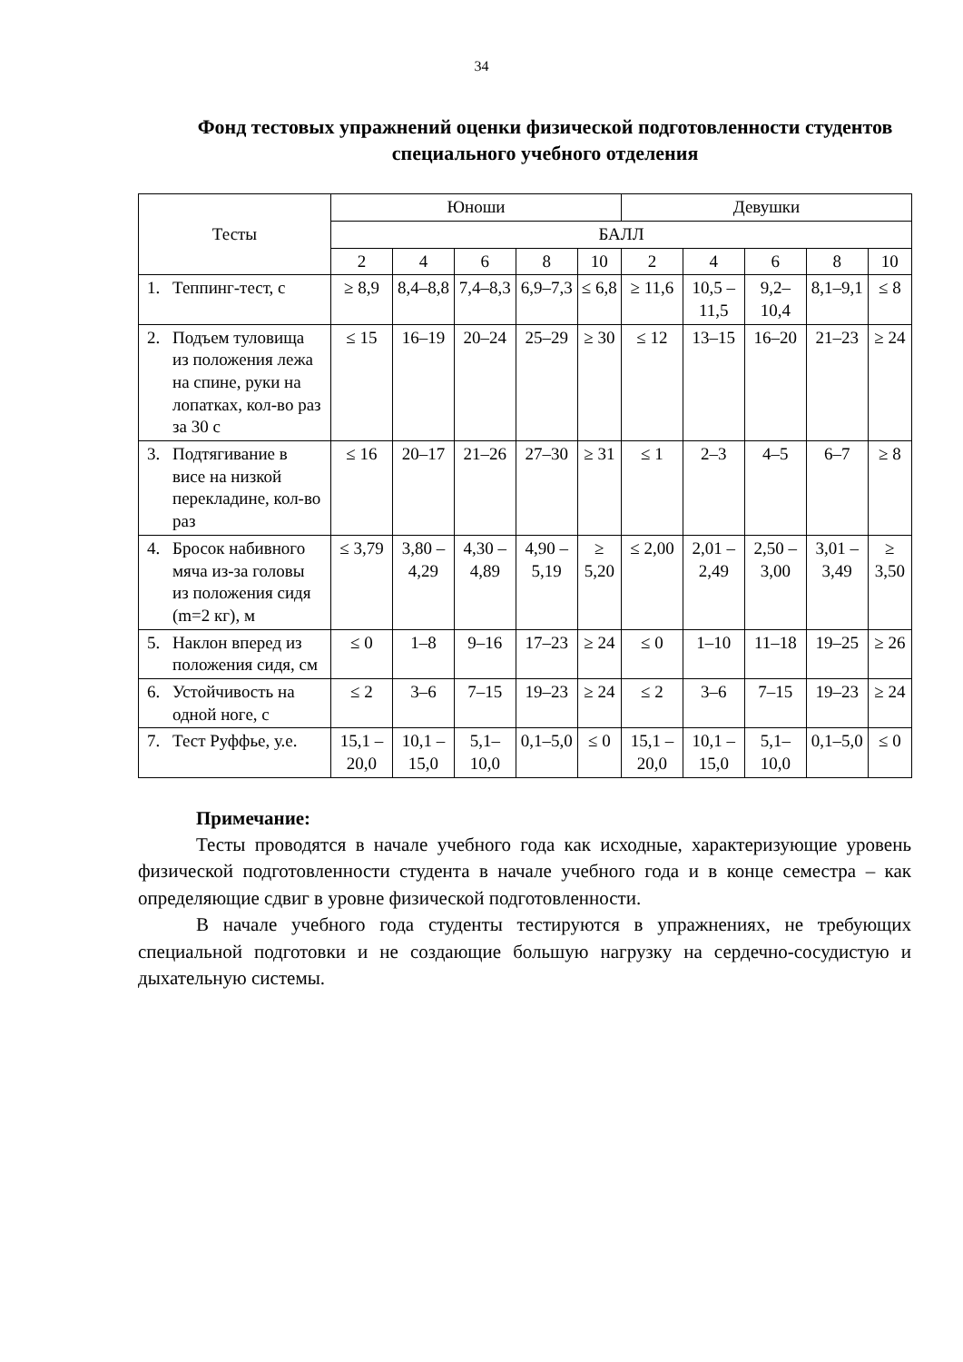34
Фонд тестовых упражнений оценки физической подготовленности студентов специального учебного отделения
| Тесты | Юноши | | | | | Девушки | | | | |
| --- | --- | --- | --- | --- | --- | --- | --- | --- | --- | --- |
| | БАЛЛ | | | | | | | | | |
| | 2 | 4 | 6 | 8 | 10 | 2 | 4 | 6 | 8 | 10 |
| 1. Теппинг-тест, с | ≥ 8,9 | 8,4–8,8 | 7,4–8,3 | 6,9–7,3 | ≤ 6,8 | ≥ 11,6 | 10,5 – 11,5 | 9,2–10,4 | 8,1–9,1 | ≤ 8 |
| 2. Подъем туловища из положения лежа на спине, руки на лопатках, кол-во раз за 30 с | ≤ 15 | 16–19 | 20–24 | 25–29 | ≥ 30 | ≤ 12 | 13–15 | 16–20 | 21–23 | ≥ 24 |
| 3. Подтягивание в висе на низкой перекладине, кол-во раз | ≤ 16 | 20–17 | 21–26 | 27–30 | ≥ 31 | ≤ 1 | 2–3 | 4–5 | 6–7 | ≥ 8 |
| 4. Бросок набивного мяча из-за головы из положения сидя (m=2 кг), м | ≤ 3,79 | 3,80 – 4,29 | 4,30 – 4,89 | 4,90 – 5,19 | ≥ 5,20 | ≤ 2,00 | 2,01 – 2,49 | 2,50 – 3,00 | 3,01 – 3,49 | ≥ 3,50 |
| 5. Наклон вперед из положения сидя, см | ≤ 0 | 1–8 | 9–16 | 17–23 | ≥ 24 | ≤ 0 | 1–10 | 11–18 | 19–25 | ≥ 26 |
| 6. Устойчивость на одной ноге, с | ≤ 2 | 3–6 | 7–15 | 19–23 | ≥ 24 | ≤ 2 | 3–6 | 7–15 | 19–23 | ≥ 24 |
| 7. Тест Руффье, у.е. | 15,1 – 20,0 | 10,1 – 15,0 | 5,1–10,0 | 0,1–5,0 | ≤ 0 | 15,1 – 20,0 | 10,1 – 15,0 | 5,1–10,0 | 0,1–5,0 | ≤ 0 |
Примечание:
Тесты проводятся в начале учебного года как исходные, характеризующие уровень физической подготовленности студента в начале учебного года и в конце семестра – как определяющие сдвиг в уровне физической подготовленности.
В начале учебного года студенты тестируются в упражнениях, не требующих специальной подготовки и не создающие большую нагрузку на сердечно-сосудистую и дыхательную системы.